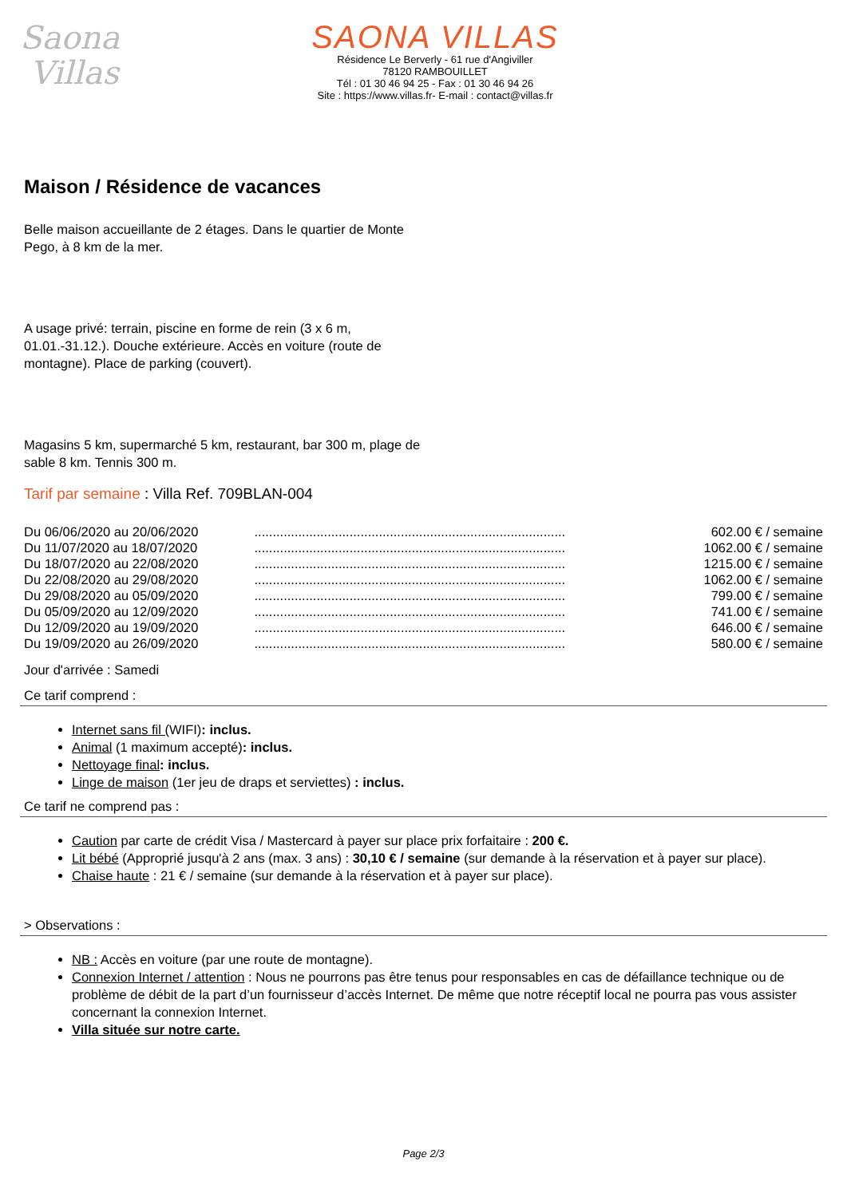Saona
Villas
SAONA VILLAS
Résidence Le Berverly - 61 rue d'Angiviller
78120 RAMBOUILLET
Tél : 01 30 46 94 25 - Fax : 01 30 46 94 26
Site : https://www.villas.fr- E-mail : contact@villas.fr
Maison / Résidence de vacances
Belle maison accueillante de 2 étages. Dans le quartier de Monte
Pego, à 8 km de la mer.
A usage privé: terrain, piscine en forme de rein (3 x 6 m,
01.01.-31.12.). Douche extérieure. Accès en voiture (route de
montagne). Place de parking (couvert).
Magasins 5 km, supermarché 5 km, restaurant, bar 300 m, plage de
sable 8 km. Tennis 300 m.
Tarif par semaine : Villa Ref. 709BLAN-004
| Du 06/06/2020 au 20/06/2020 | ..................................................................................... | 602.00 € / semaine |
| Du 11/07/2020 au 18/07/2020 | ..................................................................................... | 1062.00 € / semaine |
| Du 18/07/2020 au 22/08/2020 | ..................................................................................... | 1215.00 € / semaine |
| Du 22/08/2020 au 29/08/2020 | ..................................................................................... | 1062.00 € / semaine |
| Du 29/08/2020 au 05/09/2020 | ..................................................................................... | 799.00 € / semaine |
| Du 05/09/2020 au 12/09/2020 | ..................................................................................... | 741.00 € / semaine |
| Du 12/09/2020 au 19/09/2020 | ..................................................................................... | 646.00 € / semaine |
| Du 19/09/2020 au 26/09/2020 | ..................................................................................... | 580.00 € / semaine |
Jour d'arrivée : Samedi
Ce tarif comprend :
Internet sans fil (WIFI): inclus.
Animal (1 maximum accepté): inclus.
Nettoyage final: inclus.
Linge de maison (1er jeu de draps et serviettes) : inclus.
Ce tarif ne comprend pas :
Caution par carte de crédit Visa / Mastercard à payer sur place prix forfaitaire : 200 €.
Lit bébé (Approprié jusqu'à 2 ans (max. 3 ans) : 30,10 € / semaine (sur demande à la réservation et à payer sur place).
Chaise haute : 21 € / semaine (sur demande à la réservation et à payer sur place).
> Observations :
NB : Accès en voiture (par une route de montagne).
Connexion Internet / attention : Nous ne pourrons pas être tenus pour responsables en cas de défaillance technique ou de problème de débit de la part d’un fournisseur d’accès Internet. De même que notre réceptif local ne pourra pas vous assister concernant la connexion Internet.
Villa située sur notre carte.
Page 2/3